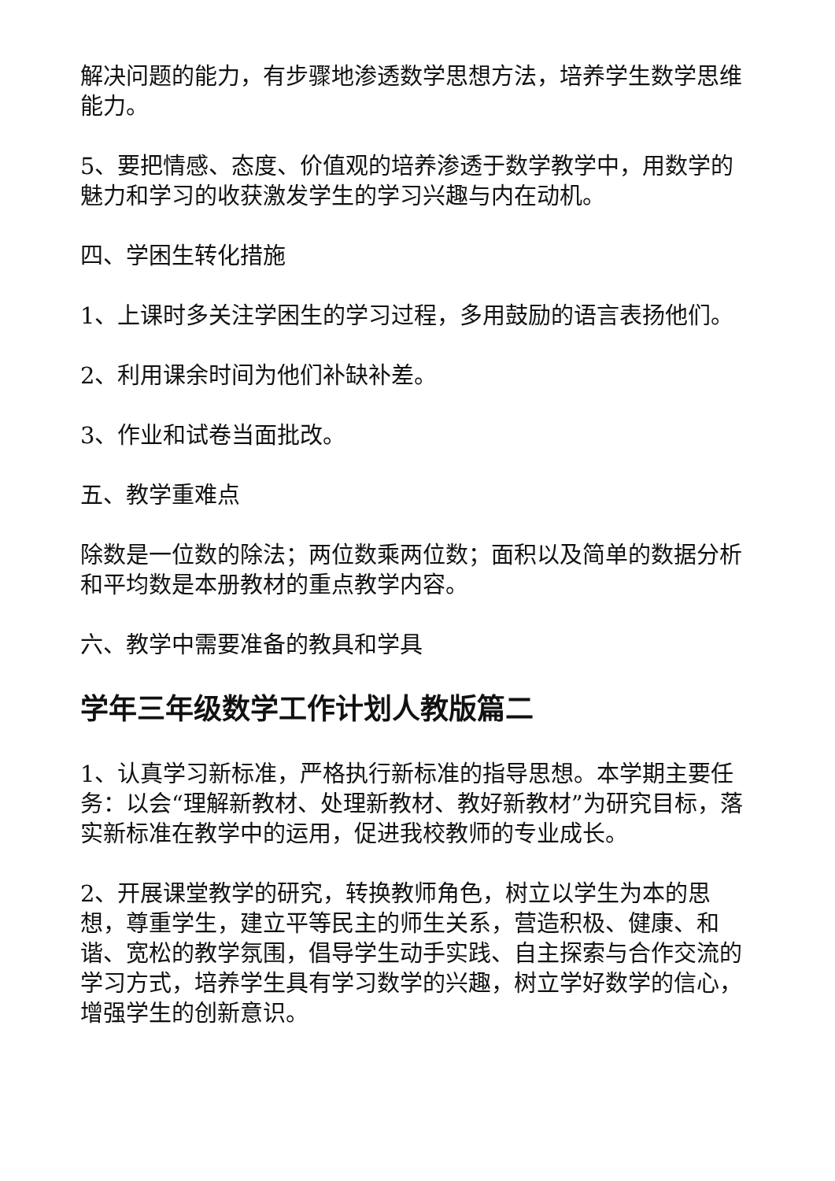解决问题的能力，有步骤地渗透数学思想方法，培养学生数学思维能力。
5、要把情感、态度、价值观的培养渗透于数学教学中，用数学的魅力和学习的收获激发学生的学习兴趣与内在动机。
四、学困生转化措施
1、上课时多关注学困生的学习过程，多用鼓励的语言表扬他们。
2、利用课余时间为他们补缺补差。
3、作业和试卷当面批改。
五、教学重难点
除数是一位数的除法；两位数乘两位数；面积以及简单的数据分析和平均数是本册教材的重点教学内容。
六、教学中需要准备的教具和学具
学年三年级数学工作计划人教版篇二
1、认真学习新标准，严格执行新标准的指导思想。本学期主要任务：以会“理解新教材、处理新教材、教好新教材”为研究目标，落实新标准在教学中的运用，促进我校教师的专业成长。
2、开展课堂教学的研究，转换教师角色，树立以学生为本的思想，尊重学生，建立平等民主的师生关系，营造积极、健康、和谐、宽松的教学氛围，倡导学生动手实践、自主探索与合作交流的学习方式，培养学生具有学习数学的兴趣，树立学好数学的信心，增强学生的创新意识。